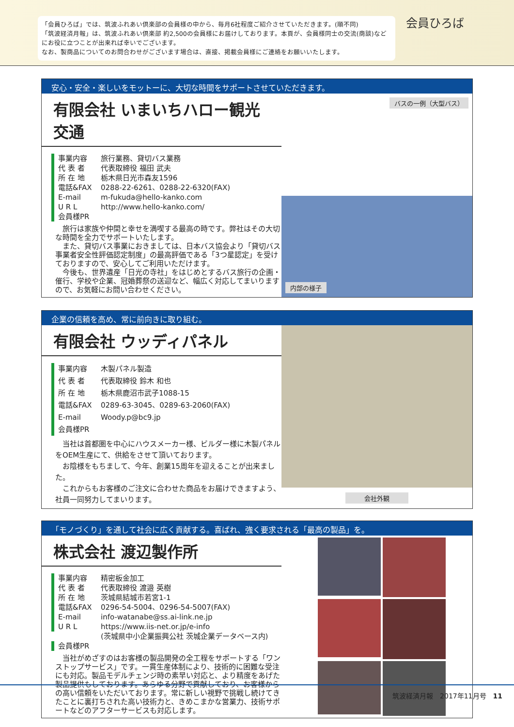「会員ひろば」では、筑波ふれあい倶楽部の会員様の中から、毎月6社程度ご紹介させていただきます。(順不同)
「筑波経済月報」は、筑波ふれあい倶楽部 約2,500の会員様にお届けしております。本頁が、会員様同士の交流(商談)などにお役に立つことが出来れば幸いでございます。
なお、製商品についてのお問合わせがございます場合は、直接、掲載会員様にご連絡をお願いいたします。
会員ひろば
安心・安全・楽しいをモットーに、大切な時間をサポートさせていただきます。
有限会社 いまいちハロー観光交通
事業内容 旅行業務、貸切バス業務
代 表 者 代表取締役 福田 武夫
所 在 地 栃木県日光市森友1596
電話&FAX 0288-22-6261、0288-22-6320(FAX)
E-mail m-fukuda@hello-kanko.com
U R L http://www.hello-kanko.com/
会員様PR
　旅行は家族や仲間と幸せを満喫する最高の時です。弊社はその大切な時間を全力でサポートいたします。
　また、貸切バス事業におきましては、日本バス協会より「貸切バス事業者安全性評価認定制度」の最高評価である「3つ星認定」を受けておりますので、安心してご利用いただけます。
　今後も、世界遺産「日光の寺社」をはじめとするバス旅行の企画・催行、学校や企業、冠婚葬祭の送迎など、幅広く対応してまいりますので、お気軽にお問い合わせください。
バスの一例（大型バス）
内部の様子
企業の信頼を高め、常に前向きに取り組む。
有限会社 ウッディパネル
事業内容 木製パネル製造
代 表 者 代表取締役 鈴木 和也
所 在 地 栃木県鹿沼市武子1088-15
電話&FAX 0289-63-3045、0289-63-2060(FAX)
E-mail Woody.p@bc9.jp
会員様PR
　当社は首都圏を中心にハウスメーカー様、ビルダー様に木製パネルをOEM生産にて、供給をさせて頂いております。
　お陰様をもちまして、今年、創業15周年を迎えることが出来ました。
　これからもお客様のご注文に合わせた商品をお届けできますよう、社員一同努力してまいります。
会社外観
「モノづくり」を通して社会に広く貢献する。喜ばれ、強く要求される「最高の製品」を。
株式会社 渡辺製作所
事業内容 精密板金加工
代 表 者 代表取締役 渡邉 英樹
所 在 地 茨城県結城市若宮1-1
電話&FAX 0296-54-5004、0296-54-5007(FAX)
E-mail info-watanabe@ss.ai-link.ne.jp
U R L https://www.iis-net.or.jp/e-info
(茨城県中小企業振興公社 茨城企業データベース内)
会員様PR
　当社がめざすのはお客様の製品開発の全工程をサポートする「ワンストップサービス」です。一貫生産体制により、技術的に困難な受注にも対応。製品モデルチェンジ時の素早い対応と、より精度をあげた製品提供もしております。あらゆる分野で貢献しており、お客様からの高い信頼をいただいております。常に新しい視野で挑戦し続けてきたことに裏打ちされた高い技術力と、きめこまかな営業力、技術サポートなどのアフターサービスも対応します。
筑波経済月報　2017年11月号　11